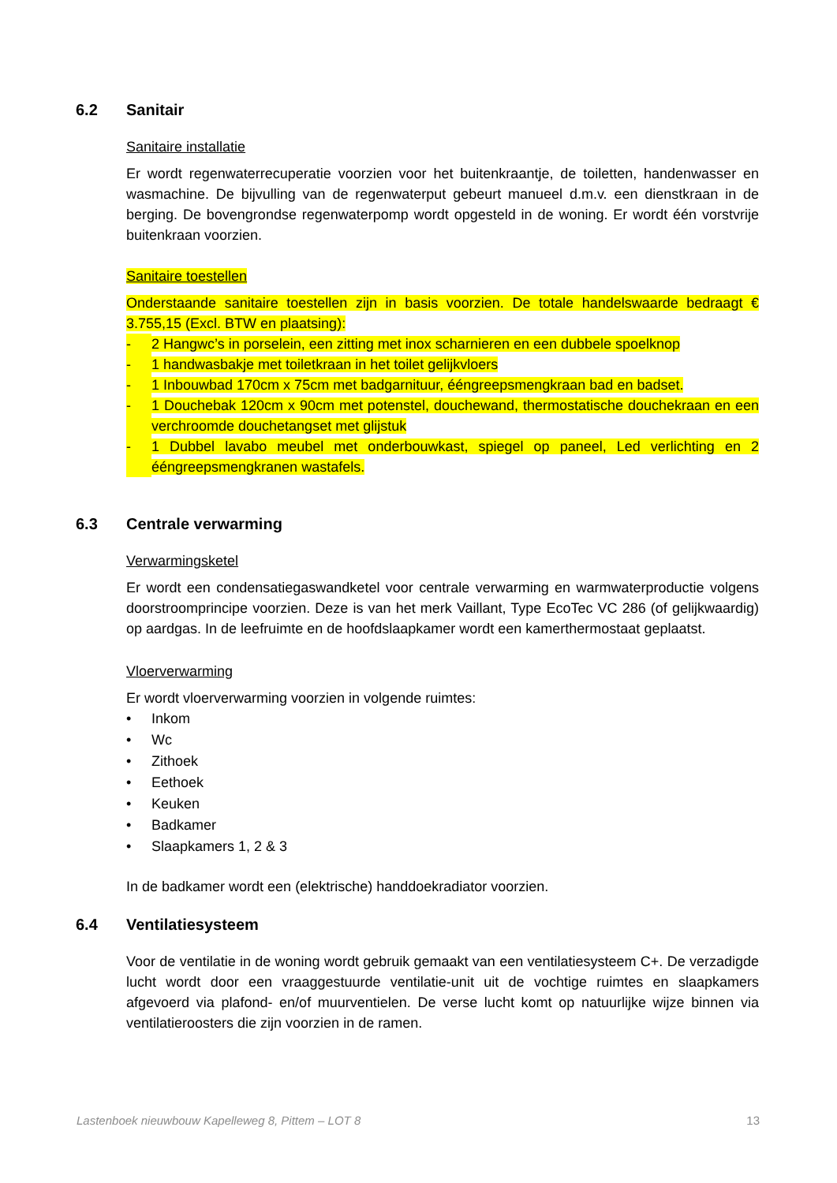6.2 Sanitair
Sanitaire installatie
Er wordt regenwaterrecuperatie voorzien voor het buitenkraantje, de toiletten, handenwasser en wasmachine. De bijvulling van de regenwaterput gebeurt manueel d.m.v. een dienstkraan in de berging. De bovengrondse regenwaterpomp wordt opgesteld in de woning. Er wordt één vorstvrije buitenkraan voorzien.
Sanitaire toestellen
Onderstaande sanitaire toestellen zijn in basis voorzien. De totale handelswaarde bedraagt € 3.755,15 (Excl. BTW en plaatsing):
- 2 Hangwc’s in porselein, een zitting met inox scharnieren en een dubbele spoelknop
- 1 handwasbakje met toiletkraan in het toilet gelijkvloers
- 1 Inbouwbad 170cm x 75cm met badgarnituur, ééngreepsmengkraan bad en badset.
- 1 Douchebak 120cm x 90cm met potenstel, douchewand, thermostatische douchekraan en een verchroomde douchetangset met glijstuk
- 1 Dubbel lavabo meubel met onderbouwkast, spiegel op paneel, Led verlichting en 2 ééngreepsmengkranen wastafels.
6.3 Centrale verwarming
Verwarmingsketel
Er wordt een condensatiegaswandketel voor centrale verwarming en warmwaterproductie volgens doorstroomprincipe voorzien. Deze is van het merk Vaillant, Type EcoTec VC 286 (of gelijkwaardig) op aardgas. In de leefruimte en de hoofdslaapkamer wordt een kamerthermostaat geplaatst.
Vloerverwarming
Er wordt vloerverwarming voorzien in volgende ruimtes:
• Inkom
• Wc
• Zithoek
• Eethoek
• Keuken
• Badkamer
• Slaapkamers 1, 2 & 3
In de badkamer wordt een (elektrische) handdoekradiator voorzien.
6.4 Ventilatiesysteem
Voor de ventilatie in de woning wordt gebruik gemaakt van een ventilatiesysteem C+. De verzadigde lucht wordt door een vraaggestuurde ventilatie-unit uit de vochtige ruimtes en slaapkamers afgevoerd via plafond- en/of muurventielen. De verse lucht komt op natuurlijke wijze binnen via ventilatieroosters die zijn voorzien in de ramen.
Lastenboek nieuwbouw Kapelleweg 8, Pittem – LOT 8 13